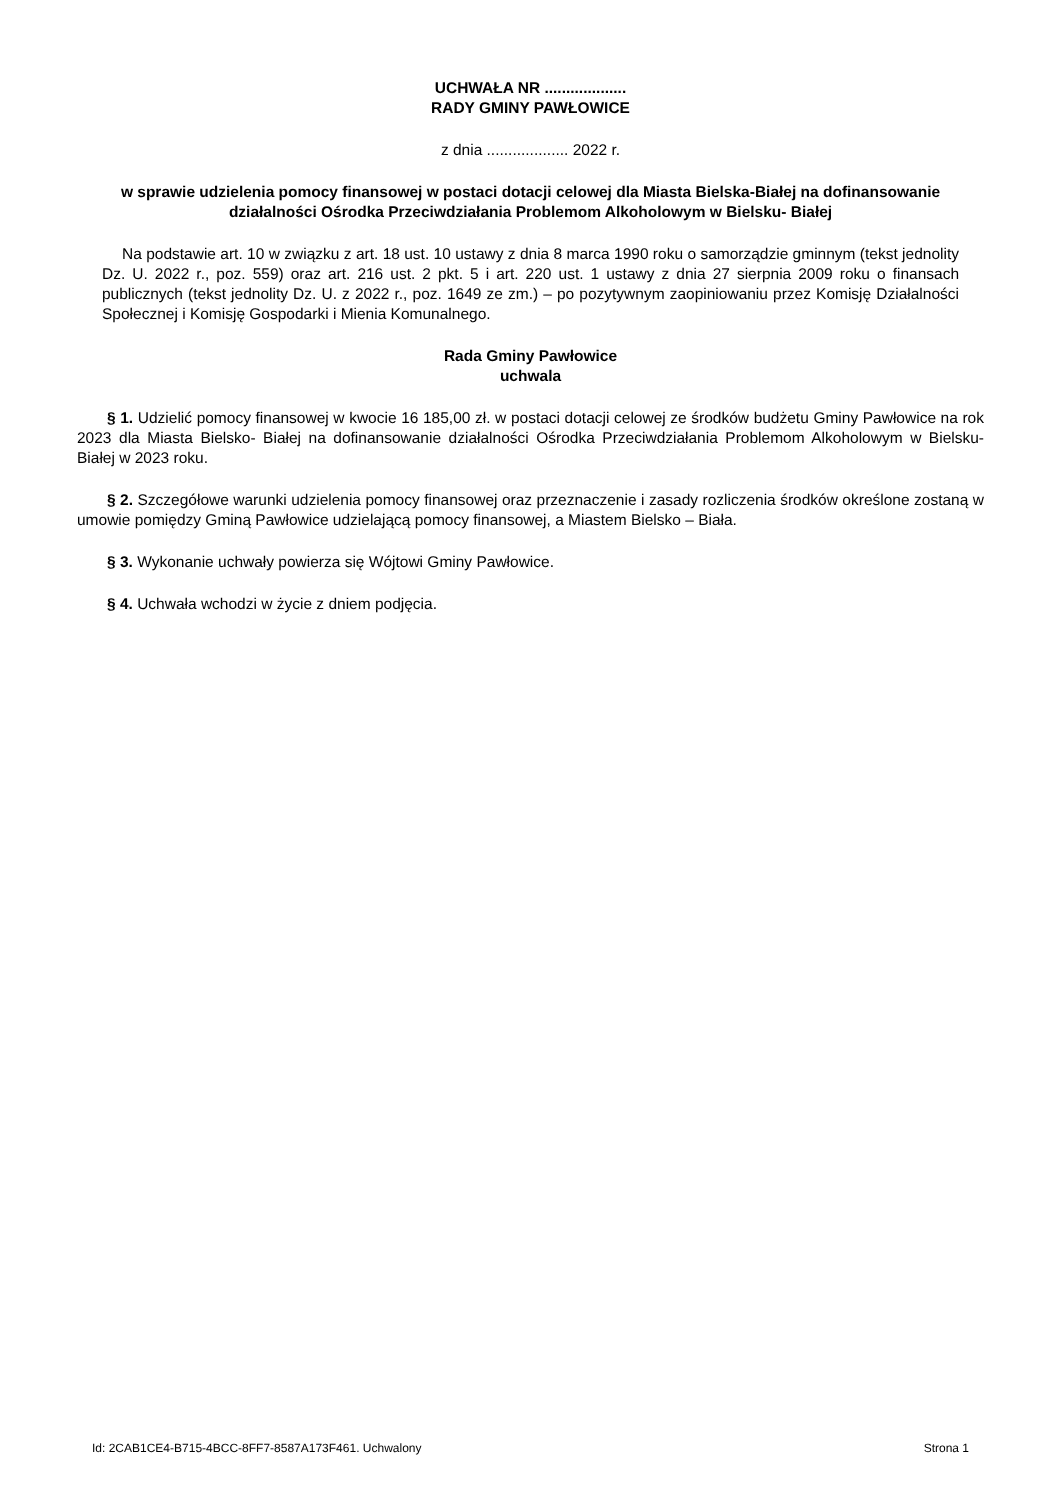UCHWAŁA NR ...................
RADY GMINY PAWŁOWICE
z dnia ................... 2022 r.
w sprawie udzielenia pomocy finansowej w postaci dotacji celowej dla Miasta Bielska-Białej na dofinansowanie działalności Ośrodka Przeciwdziałania Problemom Alkoholowym w Bielsku- Białej
Na podstawie art. 10 w związku z art. 18 ust. 10 ustawy z dnia 8 marca 1990 roku o samorządzie gminnym (tekst jednolity Dz. U. 2022 r., poz. 559) oraz art. 216 ust. 2 pkt. 5 i art. 220 ust. 1 ustawy z dnia 27 sierpnia 2009 roku o finansach publicznych (tekst jednolity Dz. U. z 2022 r., poz. 1649 ze zm.) – po pozytywnym zaopiniowaniu przez Komisję Działalności Społecznej i Komisję Gospodarki i Mienia Komunalnego.
Rada Gminy Pawłowice
uchwala
§ 1. Udzielić pomocy finansowej w kwocie 16 185,00 zł. w postaci dotacji celowej ze środków budżetu Gminy Pawłowice na rok 2023 dla Miasta Bielsko- Białej na dofinansowanie działalności Ośrodka Przeciwdziałania Problemom Alkoholowym w Bielsku- Białej w 2023 roku.
§ 2. Szczegółowe warunki udzielenia pomocy finansowej oraz przeznaczenie i zasady rozliczenia środków określone zostaną w umowie pomiędzy Gminą Pawłowice udzielającą pomocy finansowej, a Miastem Bielsko – Biała.
§ 3. Wykonanie uchwały powierza się Wójtowi Gminy Pawłowice.
§ 4. Uchwała wchodzi w życie z dniem podjęcia.
Id: 2CAB1CE4-B715-4BCC-8FF7-8587A173F461. Uchwalony Strona 1